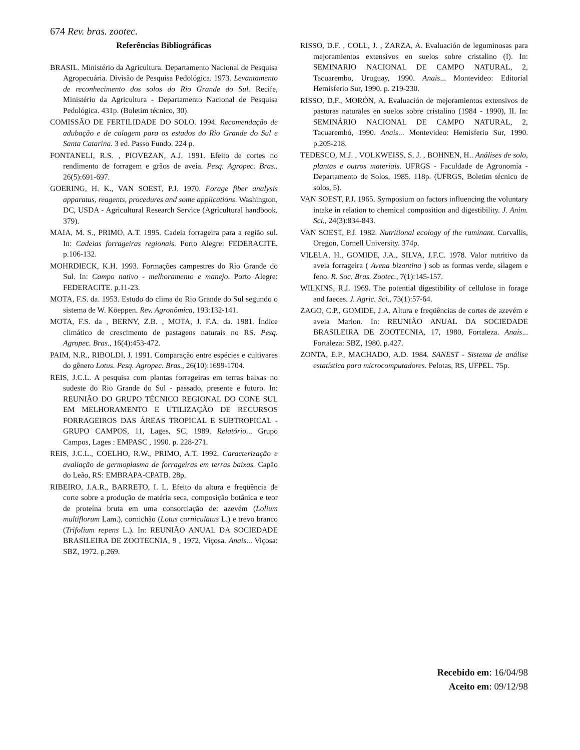674 Rev. bras. zootec.
Referências Bibliográficas
BRASIL. Ministério da Agricultura. Departamento Nacional de Pesquisa Agropecuária. Divisão de Pesquisa Pedológica. 1973. Levantamento de reconhecimento dos solos do Rio Grande do Sul. Recife, Ministério da Agricultura - Departamento Nacional de Pesquisa Pedológica. 431p. (Boletim técnico, 30).
COMISSÃO DE FERTILIDADE DO SOLO. 1994. Recomendação de adubação e de calagem para os estados do Rio Grande do Sul e Santa Catarina. 3 ed. Passo Fundo. 224 p.
FONTANELI, R.S. , PIOVEZAN, A.J. 1991. Efeito de cortes no rendimento de forragem e grãos de aveia. Pesq. Agropec. Bras., 26(5):691-697.
GOERING, H. K., VAN SOEST, P.J. 1970. Forage fiber analysis apparatus, reagents, procedures and some applications. Washington, DC, USDA - Agricultural Research Service (Agricultural handbook, 379).
MAIA, M. S., PRIMO, A.T. 1995. Cadeia forrageira para a região sul. In: Cadeias forrageiras regionais. Porto Alegre: FEDERACITE. p.106-132.
MOHRDIECK, K.H. 1993. Formações campestres do Rio Grande do Sul. In: Campo nativo - melhoramento e manejo. Porto Alegre: FEDERACITE. p.11-23.
MOTA, F.S. da. 1953. Estudo do clima do Rio Grande do Sul segundo o sistema de W. Köeppen. Rev. Agronômica, 193:132-141.
MOTA, F.S. da , BERNY, Z.B. , MOTA, J. F.A. da. 1981. Índice climático de crescimento de pastagens naturais no RS. Pesq. Agropec. Bras., 16(4):453-472.
PAIM, N.R., RIBOLDI, J. 1991. Comparação entre espécies e cultivares do gênero Lotus. Pesq. Agropec. Bras., 26(10):1699-1704.
REIS, J.C.L. A pesquisa com plantas forrageiras em terras baixas no sudeste do Rio Grande do Sul - passado, presente e futuro. In: REUNIÃO DO GRUPO TÉCNICO REGIONAL DO CONE SUL EM MELHORAMENTO E UTILIZAÇÃO DE RECURSOS FORRAGEIROS DAS ÁREAS TROPICAL E SUBTROPICAL - GRUPO CAMPOS, 11, Lages, SC, 1989. Relatório... Grupo Campos, Lages : EMPASC , 1990. p. 228-271.
REIS, J.C.L., COELHO, R.W., PRIMO, A.T. 1992. Caracterização e avaliação de germoplasma de forrageiras em terras baixas. Capão do Leão, RS: EMBRAPA-CPATB. 28p.
RIBEIRO, J.A.R., BARRETO, I. L. Efeito da altura e freqüência de corte sobre a produção de matéria seca, composição botânica e teor de proteína bruta em uma consorciação de: azevém (Lolium multiflorum Lam.), cornichão (Lotus corniculatus L.) e trevo branco (Trifolium repens L.). In: REUNIÃO ANUAL DA SOCIEDADE BRASILEIRA DE ZOOTECNIA, 9 , 1972, Viçosa. Anais... Viçosa: SBZ, 1972. p.269.
RISSO, D.F. , COLL, J. , ZARZA, A. Evaluación de leguminosas para mejoramientos extensivos en suelos sobre cristalino (I). In: SEMINARIO NACIONAL DE CAMPO NATURAL, 2, Tacuarembo, Uruguay, 1990. Anais... Montevideo: Editorial Hemisferio Sur, 1990. p. 219-230.
RISSO, D.F., MORÓN, A. Evaluación de mejoramientos extensivos de pasturas naturales en suelos sobre cristalino (1984 - 1990), II. In: SEMINÁRIO NACIONAL DE CAMPO NATURAL, 2, Tacuarembó, 1990. Anais... Montevideo: Hemisferio Sur, 1990. p.205-218.
TEDESCO, M.J. , VOLKWEISS, S. J. , BOHNEN, H.. Análises de solo, plantas e outros materiais. UFRGS - Faculdade de Agronomia - Departamento de Solos, 1985. 118p. (UFRGS, Boletim técnico de solos, 5).
VAN SOEST, P.J. 1965. Symposium on factors influencing the voluntary intake in relation to chemical composition and digestibility. J. Anim. Sci., 24(3):834-843.
VAN SOEST, P.J. 1982. Nutritional ecology of the ruminant. Corvallis, Oregon, Cornell University. 374p.
VILELA, H., GOMIDE, J.A., SILVA, J.F.C. 1978. Valor nutritivo da aveia forrageira ( Avena bizantina ) sob as formas verde, silagem e feno. R. Soc. Bras. Zootec., 7(1):145-157.
WILKINS, R.J. 1969. The potential digestibility of cellulose in forage and faeces. J. Agric. Sci., 73(1):57-64.
ZAGO, C.P., GOMIDE, J.A. Altura e freqüências de cortes de azevém e aveia Marion. In: REUNIÃO ANUAL DA SOCIEDADE BRASILEIRA DE ZOOTECNIA, 17, 1980, Fortaleza. Anais... Fortaleza: SBZ, 1980. p.427.
ZONTA, E.P., MACHADO, A.D. 1984. SANEST - Sistema de análise estatística para microcomputadores. Pelotas, RS, UFPEL. 75p.
Recebido em: 16/04/98
Aceito em: 09/12/98